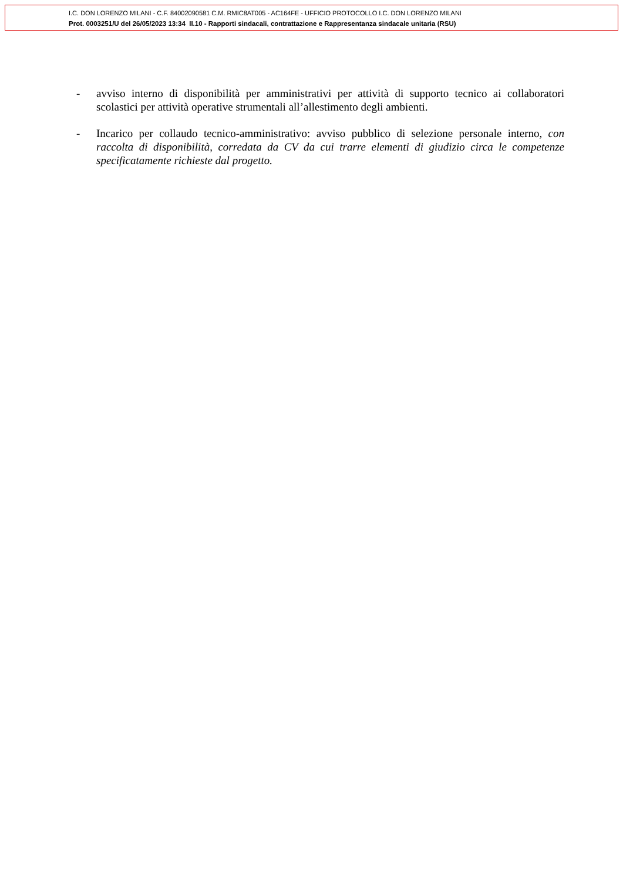I.C. DON LORENZO MILANI - C.F. 84002090581 C.M. RMIC8AT005 - AC164FE - UFFICIO PROTOCOLLO I.C. DON LORENZO MILANI
Prot. 0003251/U del 26/05/2023 13:34 II.10 - Rapporti sindacali, contrattazione e Rappresentanza sindacale unitaria (RSU)
- avviso interno di disponibilità per amministrativi per attività di supporto tecnico ai collaboratori scolastici per attività operative strumentali all’allestimento degli ambienti.
- Incarico per collaudo tecnico-amministrativo: avviso pubblico di selezione personale interno, con raccolta di disponibilità, corredata da CV da cui trarre elementi di giudizio circa le competenze specificatamente richieste dal progetto.